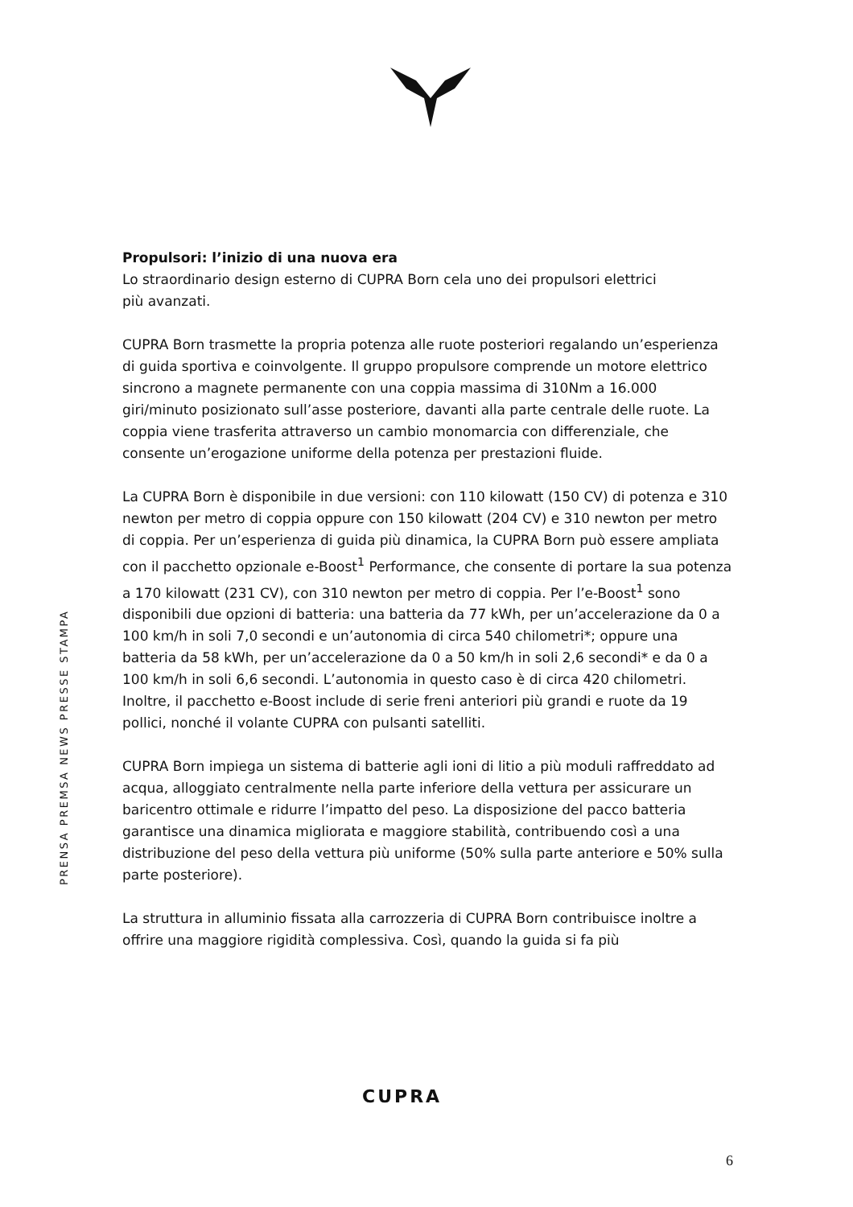PRENSA PREMSA NEWS PRESSE STAMPA
Propulsori: l’inizio di una nuova era
Lo straordinario design esterno di CUPRA Born cela uno dei propulsori elettrici
più avanzati.
CUPRA Born trasmette la propria potenza alle ruote posteriori regalando un’esperienza di guida sportiva e coinvolgente. Il gruppo propulsore comprende un motore elettrico sincrono a magnete permanente con una coppia massima di 310Nm a 16.000 giri/minuto posizionato sull’asse posteriore, davanti alla parte centrale delle ruote. La coppia viene trasferita attraverso un cambio monomarcia con differenziale, che consente un’erogazione uniforme della potenza per prestazioni fluide.
La CUPRA Born è disponibile in due versioni: con 110 kilowatt (150 CV) di potenza e 310 newton per metro di coppia oppure con 150 kilowatt (204 CV) e 310 newton per metro di coppia. Per un’esperienza di guida più dinamica, la CUPRA Born può essere ampliata con il pacchetto opzionale e-Boost<sup>1</sup> Performance, che consente di portare la sua potenza a 170 kilowatt (231 CV), con 310 newton per metro di coppia. Per l’e-Boost<sup>1</sup> sono disponibili due opzioni di batteria: una batteria da 77 kWh, per un’accelerazione da 0 a 100 km/h in soli 7,0 secondi e un’autonomia di circa 540 chilometri*; oppure una batteria da 58 kWh, per un’accelerazione da 0 a 50 km/h in soli 2,6 secondi* e da 0 a 100 km/h in soli 6,6 secondi. L’autonomia in questo caso è di circa 420 chilometri. Inoltre, il pacchetto e-Boost include di serie freni anteriori più grandi e ruote da 19 pollici, nonché il volante CUPRA con pulsanti satelliti.
CUPRA Born impiega un sistema di batterie agli ioni di litio a più moduli raffreddato ad acqua, alloggiato centralmente nella parte inferiore della vettura per assicurare un baricentro ottimale e ridurre l’impatto del peso. La disposizione del pacco batteria garantisce una dinamica migliorata e maggiore stabilità, contribuendo così a una distribuzione del peso della vettura più uniforme (50% sulla parte anteriore e 50% sulla parte posteriore).
La struttura in alluminio fissata alla carrozzeria di CUPRA Born contribuisce inoltre a offrire una maggiore rigidità complessiva. Così, quando la guida si fa più
CUPRA
6